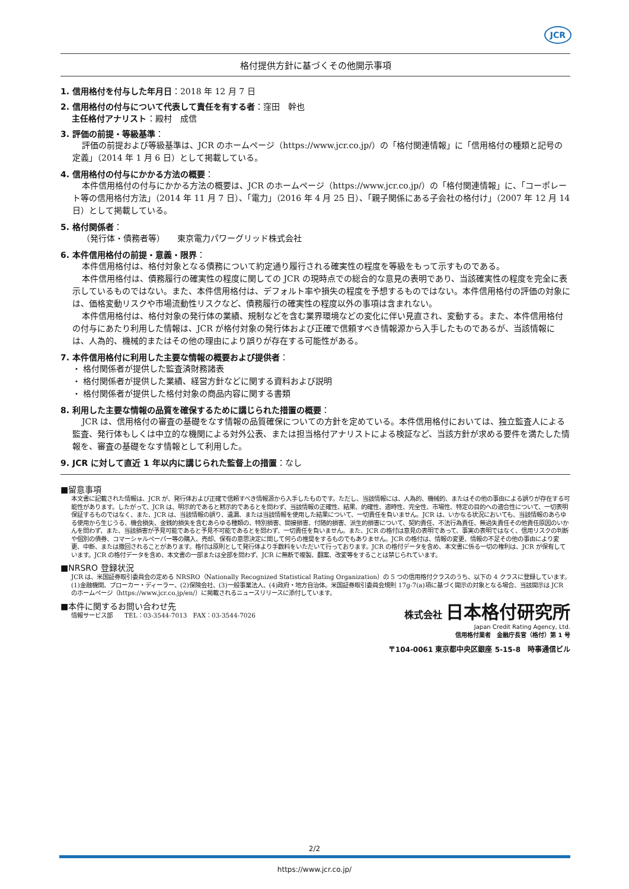JCR
格付提供方針に基づくその他開示事項
1. 信用格付を付与した年月日：2018 年 12 月 7 日
2. 信用格付の付与について代表して責任を有する者：窪田　幹也
主任格付アナリスト：殿村　成信
3. 評価の前提・等級基準：
評価の前提および等級基準は、JCR のホームページ（https://www.jcr.co.jp/）の「格付関連情報」に「信用格付の種類と記号の定義」（2014 年 1 月 6 日）として掲載している。
4. 信用格付の付与にかかる方法の概要：
本件信用格付の付与にかかる方法の概要は、JCR のホームページ（https://www.jcr.co.jp/）の「格付関連情報」に、「コーポレート等の信用格付方法」（2014 年 11 月 7 日）、「電力」（2016 年 4 月 25 日）、「親子関係にある子会社の格付け」（2007 年 12 月 14 日）として掲載している。
5. 格付関係者：
（発行体・債務者等）　　東京電力パワーグリッド株式会社
6. 本件信用格付の前提・意義・限界：
本件信用格付は、格付対象となる債務について約定通り履行される確実性の程度を等級をもって示すものである。
本件信用格付は、債務履行の確実性の程度に関しての JCR の現時点での総合的な意見の表明であり、当該確実性の程度を完全に表示しているものではない。また、本件信用格付は、デフォルト率や損失の程度を予想するものではない。本件信用格付の評価の対象には、価格変動リスクや市場流動性リスクなど、債務履行の確実性の程度以外の事項は含まれない。
本件信用格付は、格付対象の発行体の業績、規制などを含む業界環境などの変化に伴い見直され、変動する。また、本件信用格付の付与にあたり利用した情報は、JCR が格付対象の発行体および正確で信頼すべき情報源から入手したものであるが、当該情報には、人為的、機械的またはその他の理由により誤りが存在する可能性がある。
7. 本件信用格付に利用した主要な情報の概要および提供者：
・ 格付関係者が提供した監査済財務諸表
・ 格付関係者が提供した業績、経営方針などに関する資料および説明
・ 格付関係者が提供した格付対象の商品内容に関する書類
8. 利用した主要な情報の品質を確保するために講じられた措置の概要：
JCR は、信用格付の審査の基礎をなす情報の品質確保についての方針を定めている。本件信用格付においては、独立監査人による監査、発行体もしくは中立的な機関による対外公表、または担当格付アナリストによる検証など、当該方針が求める要件を満たした情報を、審査の基礎をなす情報として利用した。
9. JCR に対して直近 1 年以内に講じられた監督上の措置：なし
■留意事項
本文書に記載された情報は、JCR が、発行体および正確で信頼すべき情報源から入手したものです。ただし、当該情報には、人為的、機械的、またはその他の事由による誤りが存在する可能性があります。したがって、JCR は、明示的であると黙示的であるとを問わず、当該情報の正確性、結果、的確性、適時性、完全性、市場性、特定の目的への適合性について、一切表明保証するものではなく、また、JCR は、当該情報の誤り、遺漏、または当該情報を使用した結果について、一切責任を負いません。JCR は、いかなる状況においても、当該情報のあらゆる使用から生じうる、機会損失、金銭的損失を含むあらゆる種類の、特別損害、間接損害、付随的損害、派生的損害について、契約責任、不法行為責任、無過失責任その他責任原因のいかんを問わず、また、当該損害が予見可能であると予見不可能であるとを問わず、一切責任を負いません。また、JCR の格付は意見の表明であって、事実の表明ではなく、信用リスクの判断や個別の債券、コマーシャルペーパー等の購入、売却、保有の意思決定に関して何らの推奨をするものでもありません。JCR の格付は、情報の変更、情報の不足その他の事由により変更、中断、または撤回されることがあります。格付は原則として発行体より手数料をいただいて行っております。JCR の格付データを含め、本文書に係る一切の権利は、JCR が保有しています。JCR の格付データを含め、本文書の一部または全部を問わず、JCR に無断で複製、翻案、改変等をすることは禁じられています。
■NRSRO 登録状況
JCR は、米国証券取引委員会の定める NRSRO（Nationally Recognized Statistical Rating Organization）の 5 つの信用格付クラスのうち、以下の 4 クラスに登録しています。(1)金融機関、ブローカー・ディーラー、(2)保険会社、(3)一般事業法人、(4)政府・地方自治体。米国証券取引委員会規則 17g-7(a)項に基づく開示の対象となる場合、当該開示は JCR のホームページ（https://www.jcr.co.jp/en/）に掲載されるニュースリリースに添付しています。
■本件に関するお問い合わせ先
情報サービス部　　TEL：03-3544-7013　FAX：03-3544-7026
株式会社 日本格付研究所
Japan Credit Rating Agency, Ltd.
信用格付業者　金融庁長官（格付）第 1 号
〒104-0061 東京都中央区銀座 5-15-8　時事通信ビル
2/2
https://www.jcr.co.jp/